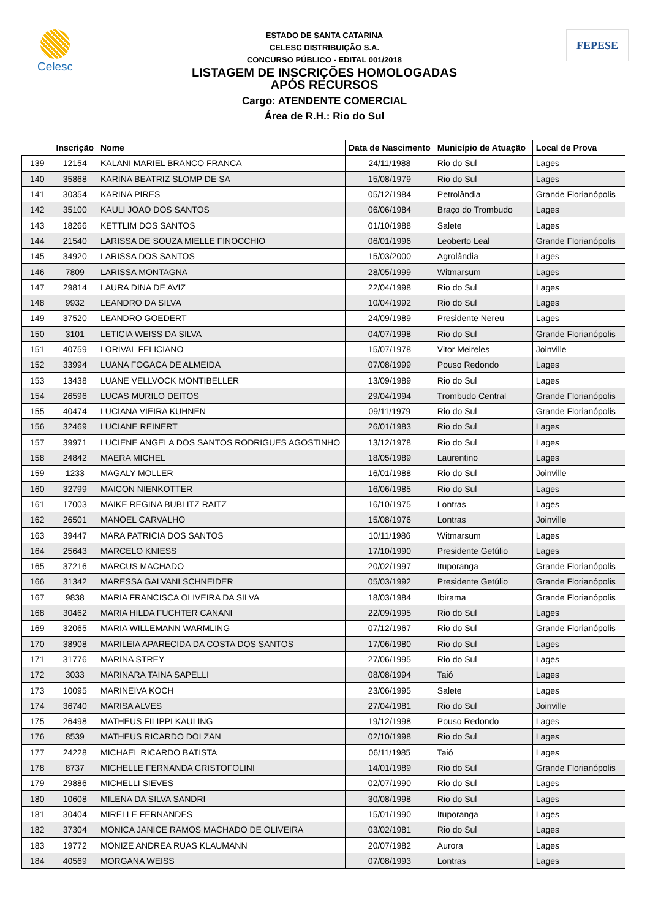Celesc
ESTADO DE SANTA CATARINA
CELESC DISTRIBUIÇÃO S.A.
CONCURSO PÚBLICO - EDITAL 001/2018
LISTAGEM DE INSCRIÇÕES HOMOLOGADAS
APÓS RECURSOS
Cargo: ATENDENTE COMERCIAL
Área de R.H.: Rio do Sul
FEPESE
| | Inscrição | Nome | Data de Nascimento | Município de Atuação | Local de Prova |
| --- | --- | --- | --- | --- | --- |
| 139 | 12154 | KALANI MARIEL BRANCO FRANCA | 24/11/1988 | Rio do Sul | Lages |
| 140 | 35868 | KARINA BEATRIZ SLOMP DE SA | 15/08/1979 | Rio do Sul | Lages |
| 141 | 30354 | KARINA PIRES | 05/12/1984 | Petrolândia | Grande Florianópolis |
| 142 | 35100 | KAULI JOAO DOS SANTOS | 06/06/1984 | Braço do Trombudo | Lages |
| 143 | 18266 | KETTLIM DOS SANTOS | 01/10/1988 | Salete | Lages |
| 144 | 21540 | LARISSA DE SOUZA MIELLE FINOCCHIO | 06/01/1996 | Leoberto Leal | Grande Florianópolis |
| 145 | 34920 | LARISSA DOS SANTOS | 15/03/2000 | Agrolândia | Lages |
| 146 | 7809 | LARISSA MONTAGNA | 28/05/1999 | Witmarsum | Lages |
| 147 | 29814 | LAURA DINA DE AVIZ | 22/04/1998 | Rio do Sul | Lages |
| 148 | 9932 | LEANDRO DA SILVA | 10/04/1992 | Rio do Sul | Lages |
| 149 | 37520 | LEANDRO GOEDERT | 24/09/1989 | Presidente Nereu | Lages |
| 150 | 3101 | LETICIA WEISS DA SILVA | 04/07/1998 | Rio do Sul | Grande Florianópolis |
| 151 | 40759 | LORIVAL FELICIANO | 15/07/1978 | Vitor Meireles | Joinville |
| 152 | 33994 | LUANA FOGACA DE ALMEIDA | 07/08/1999 | Pouso Redondo | Lages |
| 153 | 13438 | LUANE VELLVOCK MONTIBELLER | 13/09/1989 | Rio do Sul | Lages |
| 154 | 26596 | LUCAS MURILO DEITOS | 29/04/1994 | Trombudo Central | Grande Florianópolis |
| 155 | 40474 | LUCIANA VIEIRA KUHNEN | 09/11/1979 | Rio do Sul | Grande Florianópolis |
| 156 | 32469 | LUCIANE REINERT | 26/01/1983 | Rio do Sul | Lages |
| 157 | 39971 | LUCIENE ANGELA DOS SANTOS RODRIGUES AGOSTINHO | 13/12/1978 | Rio do Sul | Lages |
| 158 | 24842 | MAERA MICHEL | 18/05/1989 | Laurentino | Lages |
| 159 | 1233 | MAGALY MOLLER | 16/01/1988 | Rio do Sul | Joinville |
| 160 | 32799 | MAICON NIENKOTTER | 16/06/1985 | Rio do Sul | Lages |
| 161 | 17003 | MAIKE REGINA BUBLITZ RAITZ | 16/10/1975 | Lontras | Lages |
| 162 | 26501 | MANOEL CARVALHO | 15/08/1976 | Lontras | Joinville |
| 163 | 39447 | MARA PATRICIA DOS SANTOS | 10/11/1986 | Witmarsum | Lages |
| 164 | 25643 | MARCELO KNIESS | 17/10/1990 | Presidente Getúlio | Lages |
| 165 | 37216 | MARCUS MACHADO | 20/02/1997 | Ituporanga | Grande Florianópolis |
| 166 | 31342 | MARESSA GALVANI SCHNEIDER | 05/03/1992 | Presidente Getúlio | Grande Florianópolis |
| 167 | 9838 | MARIA FRANCISCA OLIVEIRA DA SILVA | 18/03/1984 | Ibirama | Grande Florianópolis |
| 168 | 30462 | MARIA HILDA FUCHTER CANANI | 22/09/1995 | Rio do Sul | Lages |
| 169 | 32065 | MARIA WILLEMANN WARMLING | 07/12/1967 | Rio do Sul | Grande Florianópolis |
| 170 | 38908 | MARILEIA APARECIDA DA COSTA DOS SANTOS | 17/06/1980 | Rio do Sul | Lages |
| 171 | 31776 | MARINA STREY | 27/06/1995 | Rio do Sul | Lages |
| 172 | 3033 | MARINARA TAINA SAPELLI | 08/08/1994 | Taió | Lages |
| 173 | 10095 | MARINEIVA KOCH | 23/06/1995 | Salete | Lages |
| 174 | 36740 | MARISA ALVES | 27/04/1981 | Rio do Sul | Joinville |
| 175 | 26498 | MATHEUS FILIPPI KAULING | 19/12/1998 | Pouso Redondo | Lages |
| 176 | 8539 | MATHEUS RICARDO DOLZAN | 02/10/1998 | Rio do Sul | Lages |
| 177 | 24228 | MICHAEL RICARDO BATISTA | 06/11/1985 | Taió | Lages |
| 178 | 8737 | MICHELLE FERNANDA CRISTOFOLINI | 14/01/1989 | Rio do Sul | Grande Florianópolis |
| 179 | 29886 | MICHELLI SIEVES | 02/07/1990 | Rio do Sul | Lages |
| 180 | 10608 | MILENA DA SILVA SANDRI | 30/08/1998 | Rio do Sul | Lages |
| 181 | 30404 | MIRELLE FERNANDES | 15/01/1990 | Ituporanga | Lages |
| 182 | 37304 | MONICA JANICE RAMOS MACHADO DE OLIVEIRA | 03/02/1981 | Rio do Sul | Lages |
| 183 | 19772 | MONIZE ANDREA RUAS KLAUMANN | 20/07/1982 | Aurora | Lages |
| 184 | 40569 | MORGANA WEISS | 07/08/1993 | Lontras | Lages |